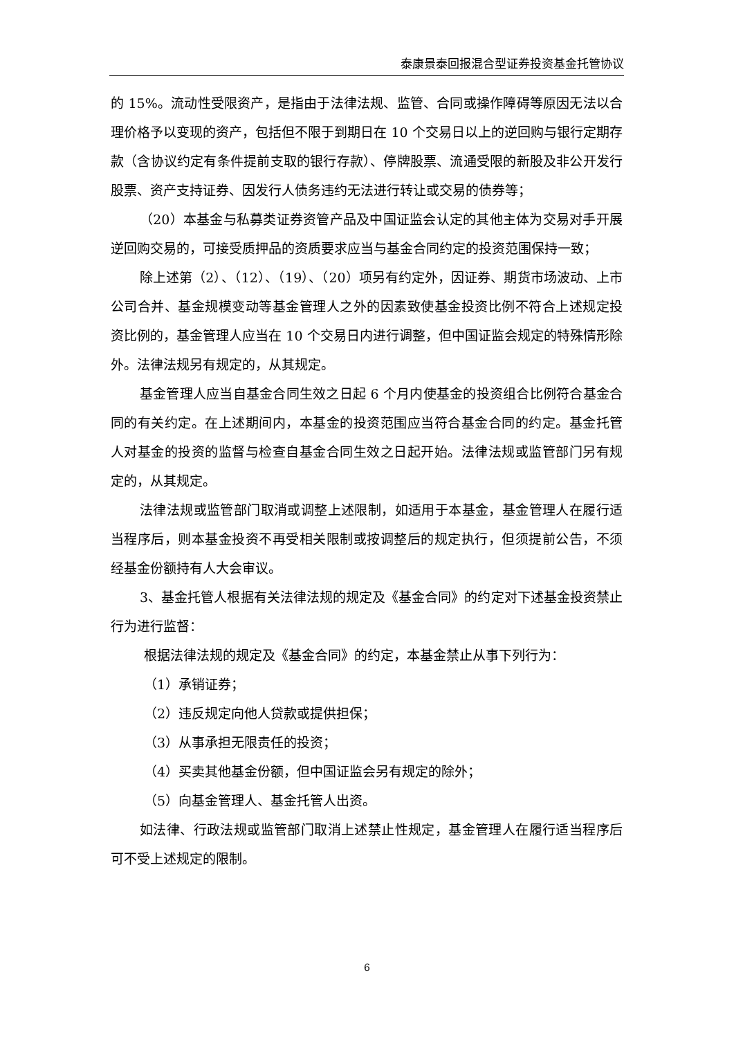泰康景泰回报混合型证券投资基金托管协议
的 15%。流动性受限资产，是指由于法律法规、监管、合同或操作障碍等原因无法以合理价格予以变现的资产，包括但不限于到期日在 10 个交易日以上的逆回购与银行定期存款（含协议约定有条件提前支取的银行存款）、停牌股票、流通受限的新股及非公开发行股票、资产支持证券、因发行人债务违约无法进行转让或交易的债券等；
（20）本基金与私募类证券资管产品及中国证监会认定的其他主体为交易对手开展逆回购交易的，可接受质押品的资质要求应当与基金合同约定的投资范围保持一致；
除上述第（2）、（12）、（19）、（20）项另有约定外，因证券、期货市场波动、上市公司合并、基金规模变动等基金管理人之外的因素致使基金投资比例不符合上述规定投资比例的，基金管理人应当在 10 个交易日内进行调整，但中国证监会规定的特殊情形除外。法律法规另有规定的，从其规定。
基金管理人应当自基金合同生效之日起 6 个月内使基金的投资组合比例符合基金合同的有关约定。在上述期间内，本基金的投资范围应当符合基金合同的约定。基金托管人对基金的投资的监督与检查自基金合同生效之日起开始。法律法规或监管部门另有规定的，从其规定。
法律法规或监管部门取消或调整上述限制，如适用于本基金，基金管理人在履行适当程序后，则本基金投资不再受相关限制或按调整后的规定执行，但须提前公告，不须经基金份额持有人大会审议。
3、基金托管人根据有关法律法规的规定及《基金合同》的约定对下述基金投资禁止行为进行监督：
根据法律法规的规定及《基金合同》的约定，本基金禁止从事下列行为：
（1）承销证券；
（2）违反规定向他人贷款或提供担保；
（3）从事承担无限责任的投资；
（4）买卖其他基金份额，但中国证监会另有规定的除外；
（5）向基金管理人、基金托管人出资。
如法律、行政法规或监管部门取消上述禁止性规定，基金管理人在履行适当程序后可不受上述规定的限制。
6